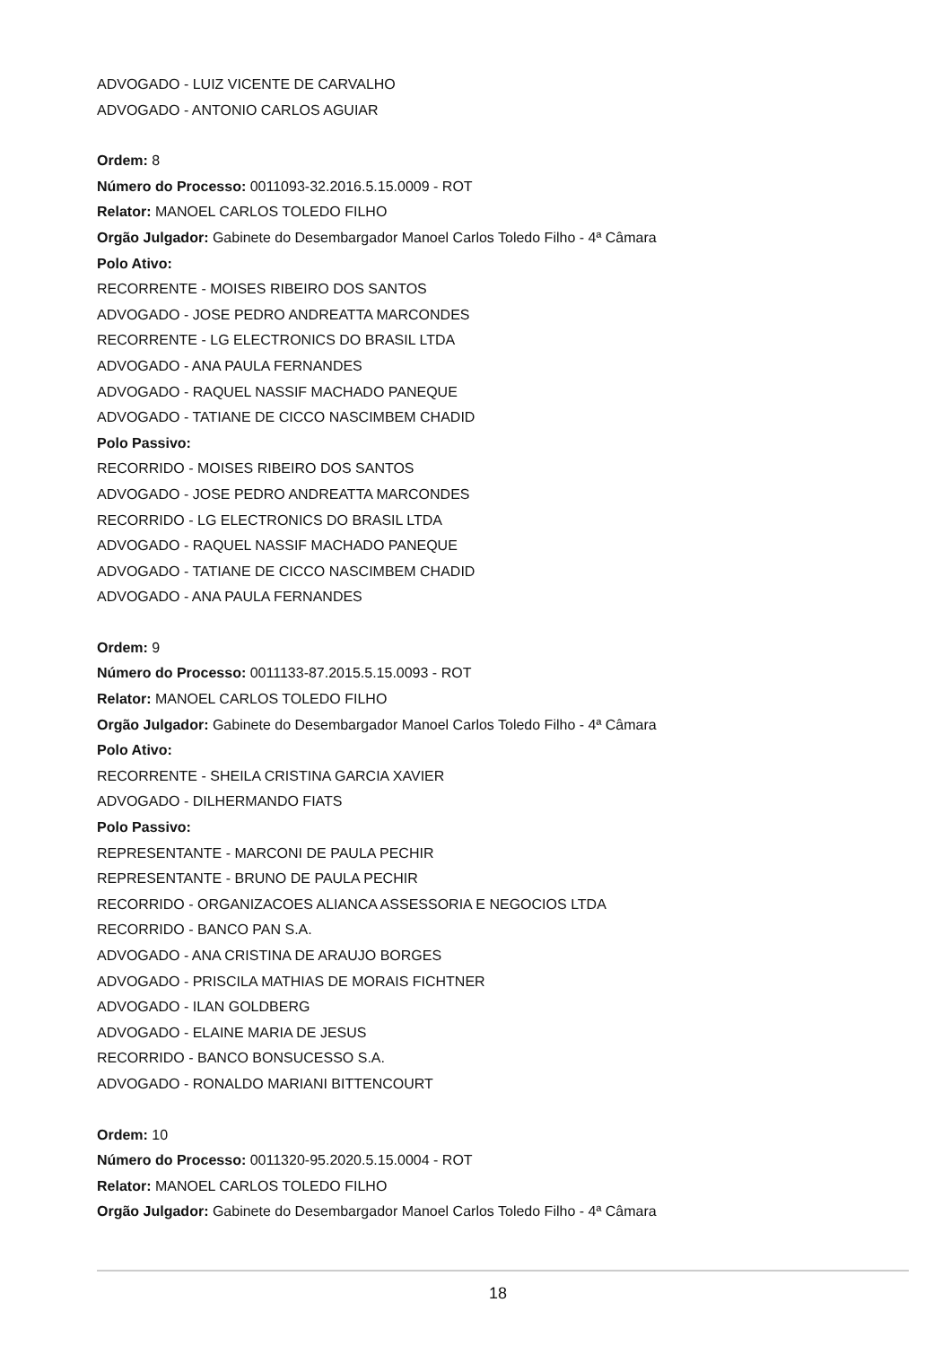ADVOGADO - LUIZ VICENTE DE CARVALHO
ADVOGADO - ANTONIO CARLOS AGUIAR
Ordem: 8
Número do Processo: 0011093-32.2016.5.15.0009 - ROT
Relator: MANOEL CARLOS TOLEDO FILHO
Orgão Julgador: Gabinete do Desembargador Manoel Carlos Toledo Filho - 4ª Câmara
Polo Ativo:
RECORRENTE - MOISES RIBEIRO DOS SANTOS
ADVOGADO - JOSE PEDRO ANDREATTA MARCONDES
RECORRENTE - LG ELECTRONICS DO BRASIL LTDA
ADVOGADO - ANA PAULA FERNANDES
ADVOGADO - RAQUEL NASSIF MACHADO PANEQUE
ADVOGADO - TATIANE DE CICCO NASCIMBEM CHADID
Polo Passivo:
RECORRIDO - MOISES RIBEIRO DOS SANTOS
ADVOGADO - JOSE PEDRO ANDREATTA MARCONDES
RECORRIDO - LG ELECTRONICS DO BRASIL LTDA
ADVOGADO - RAQUEL NASSIF MACHADO PANEQUE
ADVOGADO - TATIANE DE CICCO NASCIMBEM CHADID
ADVOGADO - ANA PAULA FERNANDES
Ordem: 9
Número do Processo: 0011133-87.2015.5.15.0093 - ROT
Relator: MANOEL CARLOS TOLEDO FILHO
Orgão Julgador: Gabinete do Desembargador Manoel Carlos Toledo Filho - 4ª Câmara
Polo Ativo:
RECORRENTE - SHEILA CRISTINA GARCIA XAVIER
ADVOGADO - DILHERMANDO FIATS
Polo Passivo:
REPRESENTANTE - MARCONI DE PAULA PECHIR
REPRESENTANTE - BRUNO DE PAULA PECHIR
RECORRIDO - ORGANIZACOES ALIANCA ASSESSORIA E NEGOCIOS LTDA
RECORRIDO - BANCO PAN S.A.
ADVOGADO - ANA CRISTINA DE ARAUJO BORGES
ADVOGADO - PRISCILA MATHIAS DE MORAIS FICHTNER
ADVOGADO - ILAN GOLDBERG
ADVOGADO - ELAINE MARIA DE JESUS
RECORRIDO - BANCO BONSUCESSO S.A.
ADVOGADO - RONALDO MARIANI BITTENCOURT
Ordem: 10
Número do Processo: 0011320-95.2020.5.15.0004 - ROT
Relator: MANOEL CARLOS TOLEDO FILHO
Orgão Julgador: Gabinete do Desembargador Manoel Carlos Toledo Filho - 4ª Câmara
18